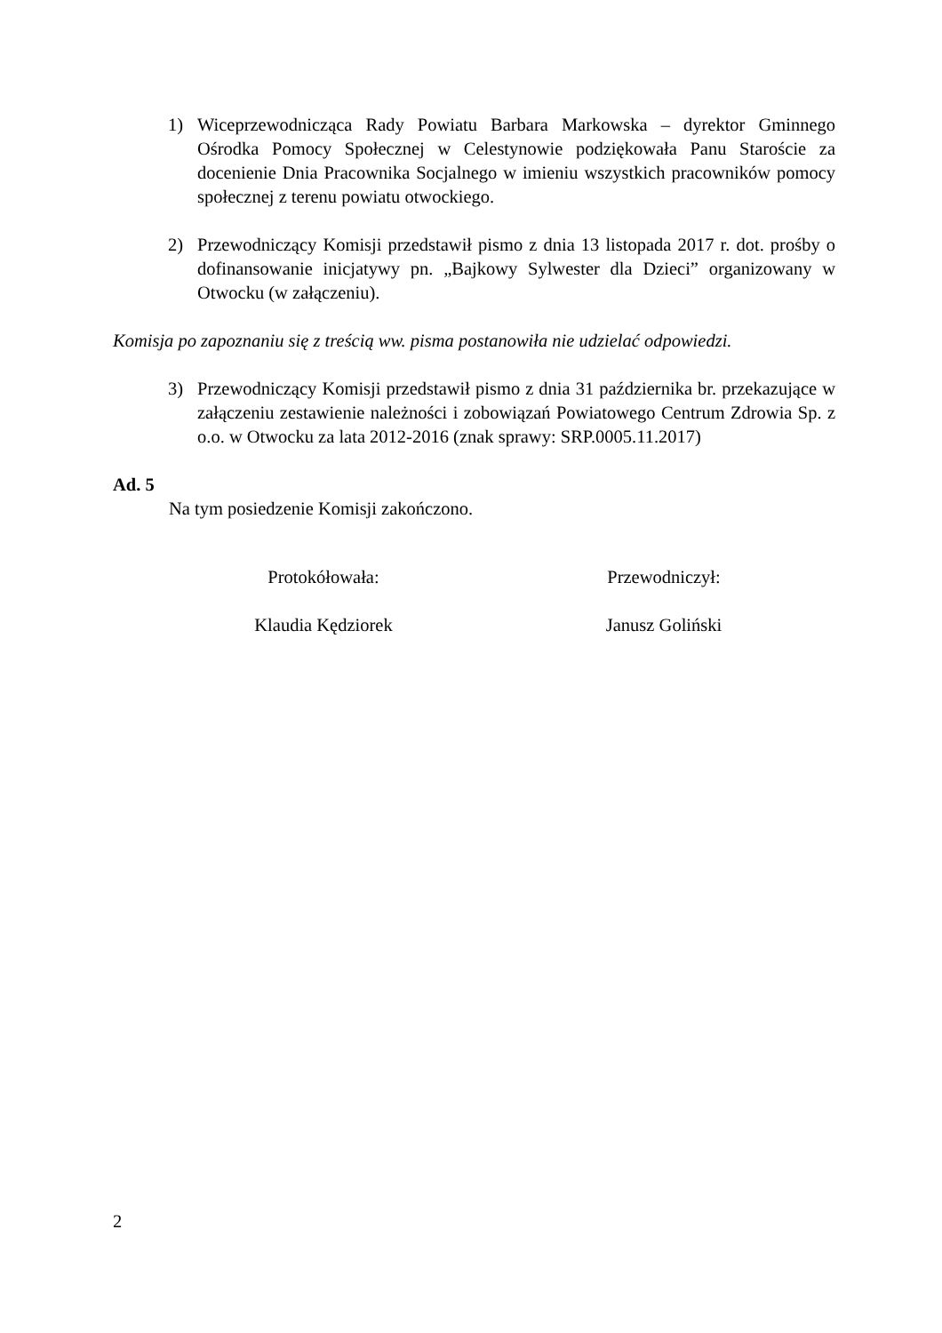1) Wiceprzewodnicząca Rady Powiatu Barbara Markowska – dyrektor Gminnego Ośrodka Pomocy Społecznej w Celestynowie podziękowała Panu Staroście za docenienie Dnia Pracownika Socjalnego w imieniu wszystkich pracowników pomocy społecznej z terenu powiatu otwockiego.
2) Przewodniczący Komisji przedstawił pismo z dnia 13 listopada 2017 r. dot. prośby o dofinansowanie inicjatywy pn. „Bajkowy Sylwester dla Dzieci” organizowany w Otwocku (w załączeniu).
Komisja po zapoznaniu się z treścią ww. pisma postanowiła nie udzielać odpowiedzi.
3) Przewodniczący Komisji przedstawił pismo z dnia 31 października br. przekazujące w załączeniu zestawienie należności i zobowiązań Powiatowego Centrum Zdrowia Sp. z o.o. w Otwocku za lata 2012-2016 (znak sprawy: SRP.0005.11.2017)
Ad. 5
Na tym posiedzenie Komisji zakończono.
Protokółowała:
Klaudia Kędziorek
Przewodniczył:
Janusz Goliński
2